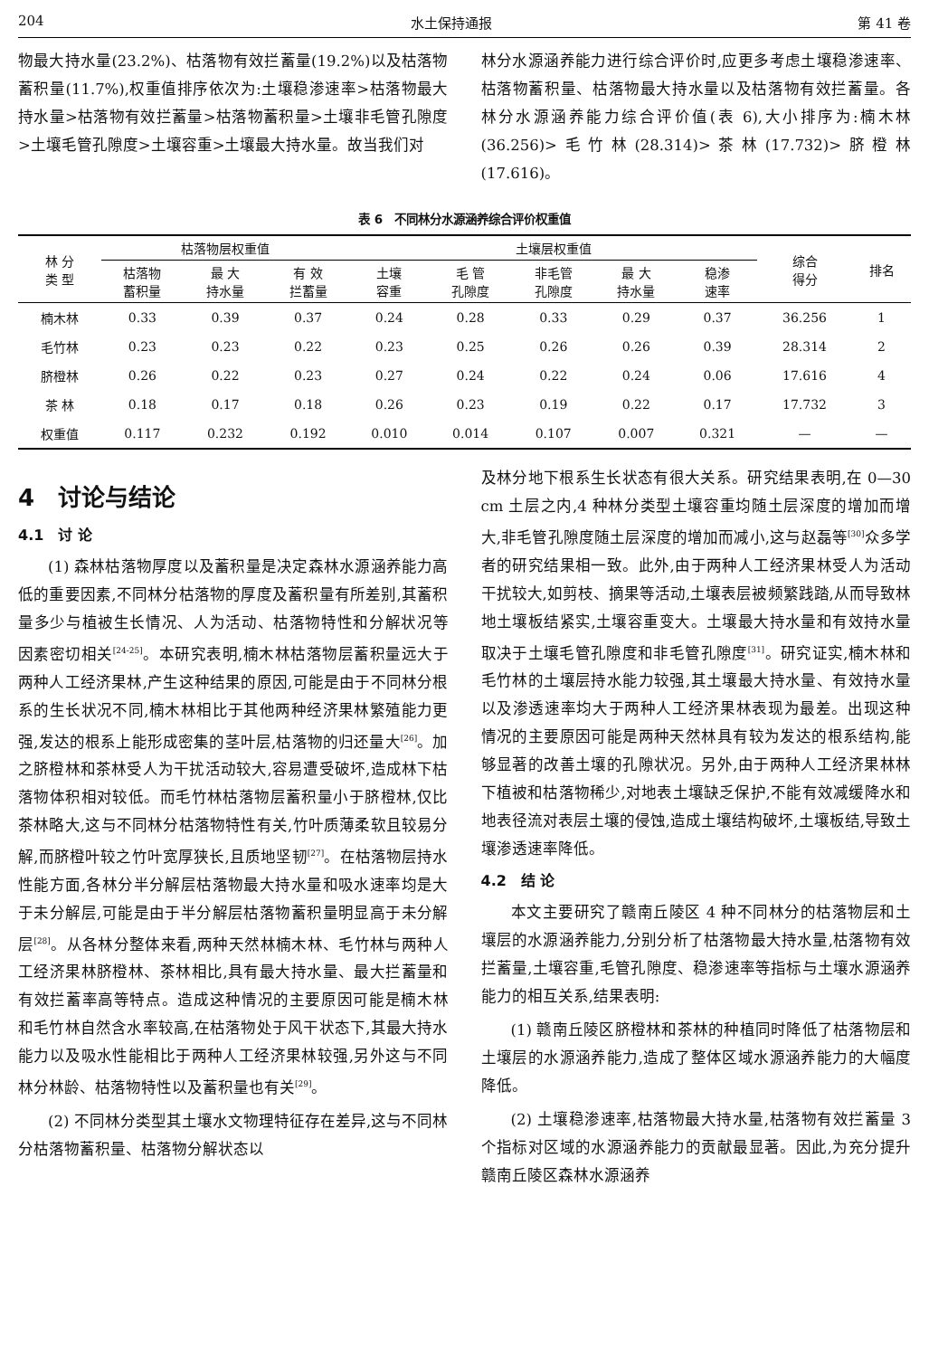204 水土保持通报 第 41 卷
物最大持水量(23.2%)、枯落物有效拦蓄量(19.2%)以及枯落物蓄积量(11.7%),权重值排序依次为:土壤稳渗速率>枯落物最大持水量>枯落物有效拦蓄量>枯落物蓄积量>土壤非毛管孔隙度>土壤毛管孔隙度>土壤容重>土壤最大持水量。故当我们对
林分水源涵养能力进行综合评价时,应更多考虑土壤稳渗速率、枯落物蓄积量、枯落物最大持水量以及枯落物有效拦蓄量。各林分水源涵养能力综合评价值(表 6),大小排序为:楠木林(36.256)>毛竹林(28.314)>茶林(17.732)>脐橙林(17.616)。
表 6　不同林分水源涵养综合评价权重值
| 林 分 类 型 | 枯落物层权重值 | | | 土壤层权重值 | | | | | 综合 得分 | 排名 |
| --- | --- | --- | --- | --- | --- | --- | --- | --- | --- | --- |
| | 枯落物 蓄积量 | 最 大 持水量 | 有 效 拦蓄量 | 土壤 容重 | 毛 管 孔隙度 | 非毛管 孔隙度 | 最 大 持水量 | 稳渗 速率 | | |
| 楠木林 | 0.33 | 0.39 | 0.37 | 0.24 | 0.28 | 0.33 | 0.29 | 0.37 | 36.256 | 1 |
| 毛竹林 | 0.23 | 0.23 | 0.22 | 0.23 | 0.25 | 0.26 | 0.26 | 0.39 | 28.314 | 2 |
| 脐橙林 | 0.26 | 0.22 | 0.23 | 0.27 | 0.24 | 0.22 | 0.24 | 0.06 | 17.616 | 4 |
| 茶 林 | 0.18 | 0.17 | 0.18 | 0.26 | 0.23 | 0.19 | 0.22 | 0.17 | 17.732 | 3 |
| 权重值 | 0.117 | 0.232 | 0.192 | 0.010 | 0.014 | 0.107 | 0.007 | 0.321 | — | — |
4　讨论与结论
4.1　讨 论
(1) 森林枯落物厚度以及蓄积量是决定森林水源涵养能力高低的重要因素,不同林分枯落物的厚度及蓄积量有所差别,其蓄积量多少与植被生长情况、人为活动、枯落物特性和分解状况等因素密切相关<sup>[24-25]</sup>。本研究表明,楠木林枯落物层蓄积量远大于两种人工经济果林,产生这种结果的原因,可能是由于不同林分根系的生长状况不同,楠木林相比于其他两种经济果林繁殖能力更强,发达的根系上能形成密集的茎叶层,枯落物的归还量大<sup>[26]</sup>。加之脐橙林和茶林受人为干扰活动较大,容易遭受破坏,造成林下枯落物体积相对较低。而毛竹林枯落物层蓄积量小于脐橙林,仅比茶林略大,这与不同林分枯落物特性有关,竹叶质薄柔软且较易分解,而脐橙叶较之竹叶宽厚狭长,且质地坚韧<sup>[27]</sup>。在枯落物层持水性能方面,各林分半分解层枯落物最大持水量和吸水速率均是大于未分解层,可能是由于半分解层枯落物蓄积量明显高于未分解层<sup>[28]</sup>。从各林分整体来看,两种天然林楠木林、毛竹林与两种人工经济果林脐橙林、茶林相比,具有最大持水量、最大拦蓄量和有效拦蓄率高等特点。造成这种情况的主要原因可能是楠木林和毛竹林自然含水率较高,在枯落物处于风干状态下,其最大持水能力以及吸水性能相比于两种人工经济果林较强,另外这与不同林分林龄、枯落物特性以及蓄积量也有关<sup>[29]</sup>。
(2) 不同林分类型其土壤水文物理特征存在差异,这与不同林分枯落物蓄积量、枯落物分解状态以
及林分地下根系生长状态有很大关系。研究结果表明,在 0—30 cm 土层之内,4 种林分类型土壤容重均随土层深度的增加而增大,非毛管孔隙度随土层深度的增加而减小,这与赵磊等<sup>[30]</sup>众多学者的研究结果相一致。此外,由于两种人工经济果林受人为活动干扰较大,如剪枝、摘果等活动,土壤表层被频繁践踏,从而导致林地土壤板结紧实,土壤容重变大。土壤最大持水量和有效持水量取决于土壤毛管孔隙度和非毛管孔隙度<sup>[31]</sup>。研究证实,楠木林和毛竹林的土壤层持水能力较强,其土壤最大持水量、有效持水量以及渗透速率均大于两种人工经济果林表现为最差。出现这种情况的主要原因可能是两种天然林具有较为发达的根系结构,能够显著的改善土壤的孔隙状况。另外,由于两种人工经济果林林下植被和枯落物稀少,对地表土壤缺乏保护,不能有效减缓降水和地表径流对表层土壤的侵蚀,造成土壤结构破坏,土壤板结,导致土壤渗透速率降低。
4.2　结 论
本文主要研究了赣南丘陵区 4 种不同林分的枯落物层和土壤层的水源涵养能力,分别分析了枯落物最大持水量,枯落物有效拦蓄量,土壤容重,毛管孔隙度、稳渗速率等指标与土壤水源涵养能力的相互关系,结果表明:
(1) 赣南丘陵区脐橙林和茶林的种植同时降低了枯落物层和土壤层的水源涵养能力,造成了整体区域水源涵养能力的大幅度降低。
(2) 土壤稳渗速率,枯落物最大持水量,枯落物有效拦蓄量 3 个指标对区域的水源涵养能力的贡献最显著。因此,为充分提升赣南丘陵区森林水源涵养